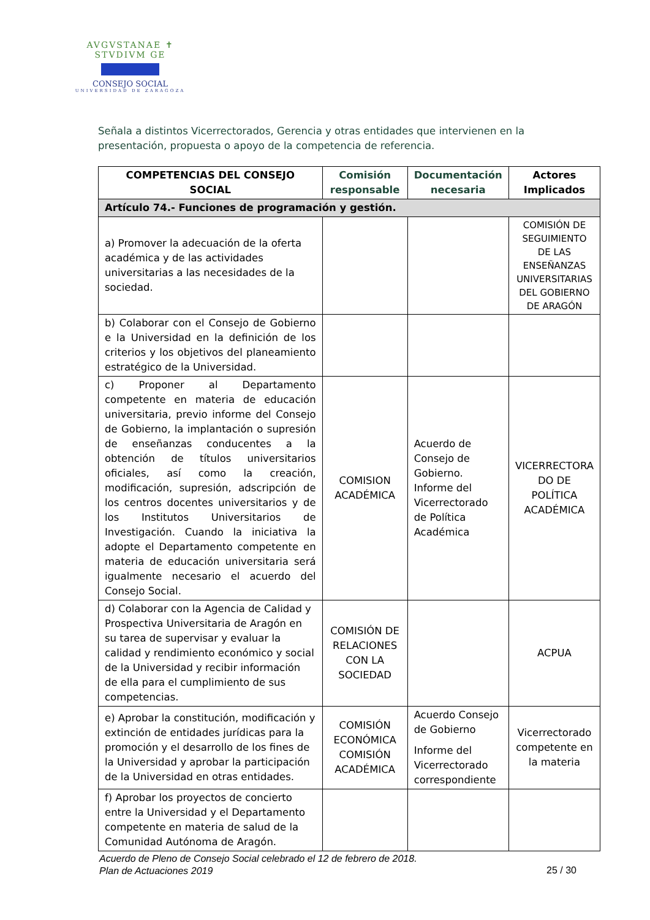AVGVSTANAE ✝ STVDIVM GE
CONSEJO SOCIAL
UNIVERSIDAD DE ZARAGOZA
Señala a distintos Vicerrectorados, Gerencia y otras entidades que intervienen en la presentación, propuesta o apoyo de la competencia de referencia.
| COMPETENCIAS DEL CONSEJO SOCIAL | Comisión responsable | Documentación necesaria | Actores Implicados |
| --- | --- | --- | --- |
| Artículo 74.- Funciones de programación y gestión. | | | |
| a) Promover la adecuación de la oferta académica y de las actividades universitarias a las necesidades de la sociedad. | | | COMISIÓN DE SEGUIMIENTO DE LAS ENSEÑANZAS UNIVERSITARIAS DEL GOBIERNO DE ARAGÓN |
| b) Colaborar con el Consejo de Gobierno e la Universidad en la definición de los criterios y los objetivos del planeamiento estratégico de la Universidad. | | | |
| c) Proponer al Departamento competente en materia de educación universitaria, previo informe del Consejo de Gobierno, la implantación o supresión de enseñanzas conducentes a la obtención de títulos universitarios oficiales, así como la creación, modificación, supresión, adscripción de los centros docentes universitarios y de los Institutos Universitarios de Investigación. Cuando la iniciativa la adopte el Departamento competente en materia de educación universitaria será igualmente necesario el acuerdo del Consejo Social. | COMISION ACADÉMICA | Acuerdo de Consejo de Gobierno. Informe del Vicerrectorado de Política Académica | VICERRECTORA DO DE POLÍTICA ACADÉMICA |
| d) Colaborar con la Agencia de Calidad y Prospectiva Universitaria de Aragón en su tarea de supervisar y evaluar la calidad y rendimiento económico y social de la Universidad y recibir información de ella para el cumplimiento de sus competencias. | COMISIÓN DE RELACIONES CON LA SOCIEDAD | | ACPUA |
| e) Aprobar la constitución, modificación y extinción de entidades jurídicas para la promoción y el desarrollo de los fines de la Universidad y aprobar la participación de la Universidad en otras entidades. | COMISIÓN ECONÓMICA COMISIÓN ACADÉMICA | Acuerdo Consejo de Gobierno Informe del Vicerrectorado correspondiente | Vicerrectorado competente en la materia |
| f) Aprobar los proyectos de concierto entre la Universidad y el Departamento competente en materia de salud de la Comunidad Autónoma de Aragón. | | | |
Acuerdo de Pleno de Consejo Social celebrado el 12 de febrero de 2018.
Plan de Actuaciones 2019
25 / 30